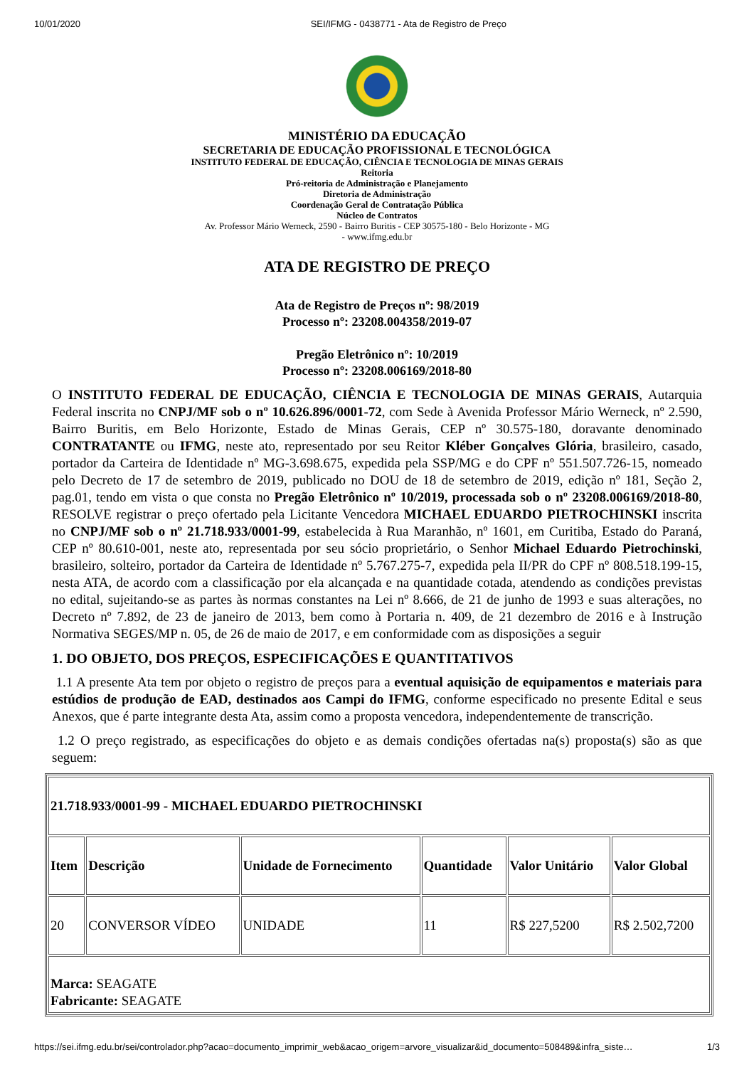10/01/2020 SEI/IFMG - 0438771 - Ata de Registro de Preço
MINISTÉRIO DA EDUCAÇÃO
SECRETARIA DE EDUCAÇÃO PROFISSIONAL E TECNOLÓGICA
INSTITUTO FEDERAL DE EDUCAÇÃO, CIÊNCIA E TECNOLOGIA DE MINAS GERAIS
Reitoria
Pró-reitoria de Administração e Planejamento
Diretoria de Administração
Coordenação Geral de Contratação Pública
Núcleo de Contratos
Av. Professor Mário Werneck, 2590 - Bairro Buritis - CEP 30575-180 - Belo Horizonte - MG
- www.ifmg.edu.br
ATA DE REGISTRO DE PREÇO
Ata de Registro de Preços nº: 98/2019
Processo nº: 23208.004358/2019-07
Pregão Eletrônico nº: 10/2019
Processo nº: 23208.006169/2018-80
O INSTITUTO FEDERAL DE EDUCAÇÃO, CIÊNCIA E TECNOLOGIA DE MINAS GERAIS, Autarquia Federal inscrita no CNPJ/MF sob o nº 10.626.896/0001-72, com Sede à Avenida Professor Mário Werneck, nº 2.590, Bairro Buritis, em Belo Horizonte, Estado de Minas Gerais, CEP nº 30.575-180, doravante denominado CONTRATANTE ou IFMG, neste ato, representado por seu Reitor Kléber Gonçalves Glória, brasileiro, casado, portador da Carteira de Identidade nº MG-3.698.675, expedida pela SSP/MG e do CPF nº 551.507.726-15, nomeado pelo Decreto de 17 de setembro de 2019, publicado no DOU de 18 de setembro de 2019, edição nº 181, Seção 2, pag.01, tendo em vista o que consta no Pregão Eletrônico nº 10/2019, processada sob o nº 23208.006169/2018-80, RESOLVE registrar o preço ofertado pela Licitante Vencedora MICHAEL EDUARDO PIETROCHINSKI inscrita no CNPJ/MF sob o nº 21.718.933/0001-99, estabelecida à Rua Maranhão, nº 1601, em Curitiba, Estado do Paraná, CEP nº 80.610-001, neste ato, representada por seu sócio proprietário, o Senhor Michael Eduardo Pietrochinski, brasileiro, solteiro, portador da Carteira de Identidade nº 5.767.275-7, expedida pela II/PR do CPF nº 808.518.199-15, nesta ATA, de acordo com a classificação por ela alcançada e na quantidade cotada, atendendo as condições previstas no edital, sujeitando-se as partes às normas constantes na Lei nº 8.666, de 21 de junho de 1993 e suas alterações, no Decreto nº 7.892, de 23 de janeiro de 2013, bem como à Portaria n. 409, de 21 dezembro de 2016 e à Instrução Normativa SEGES/MP n. 05, de 26 de maio de 2017, e em conformidade com as disposições a seguir
1. DO OBJETO, DOS PREÇOS, ESPECIFICAÇÕES E QUANTITATIVOS
1.1 A presente Ata tem por objeto o registro de preços para a eventual aquisição de equipamentos e materiais para estúdios de produção de EAD, destinados aos Campi do IFMG, conforme especificado no presente Edital e seus Anexos, que é parte integrante desta Ata, assim como a proposta vencedora, independentemente de transcrição.
1.2 O preço registrado, as especificações do objeto e as demais condições ofertadas na(s) proposta(s) são as que seguem:
| 21.718.933/0001-99 - MICHAEL EDUARDO PIETROCHINSKI | | | | | |
| Item | Descrição | Unidade de Fornecimento | Quantidade | Valor Unitário | Valor Global |
| 20 | CONVERSOR VÍDEO | UNIDADE | 11 | R$ 227,5200 | R$ 2.502,7200 |
| Marca: SEAGATE Fabricante: SEAGATE | | | | | |
https://sei.ifmg.edu.br/sei/controlador.php?acao=documento_imprimir_web&acao_origem=arvore_visualizar&id_documento=508489&infra_siste… 1/3